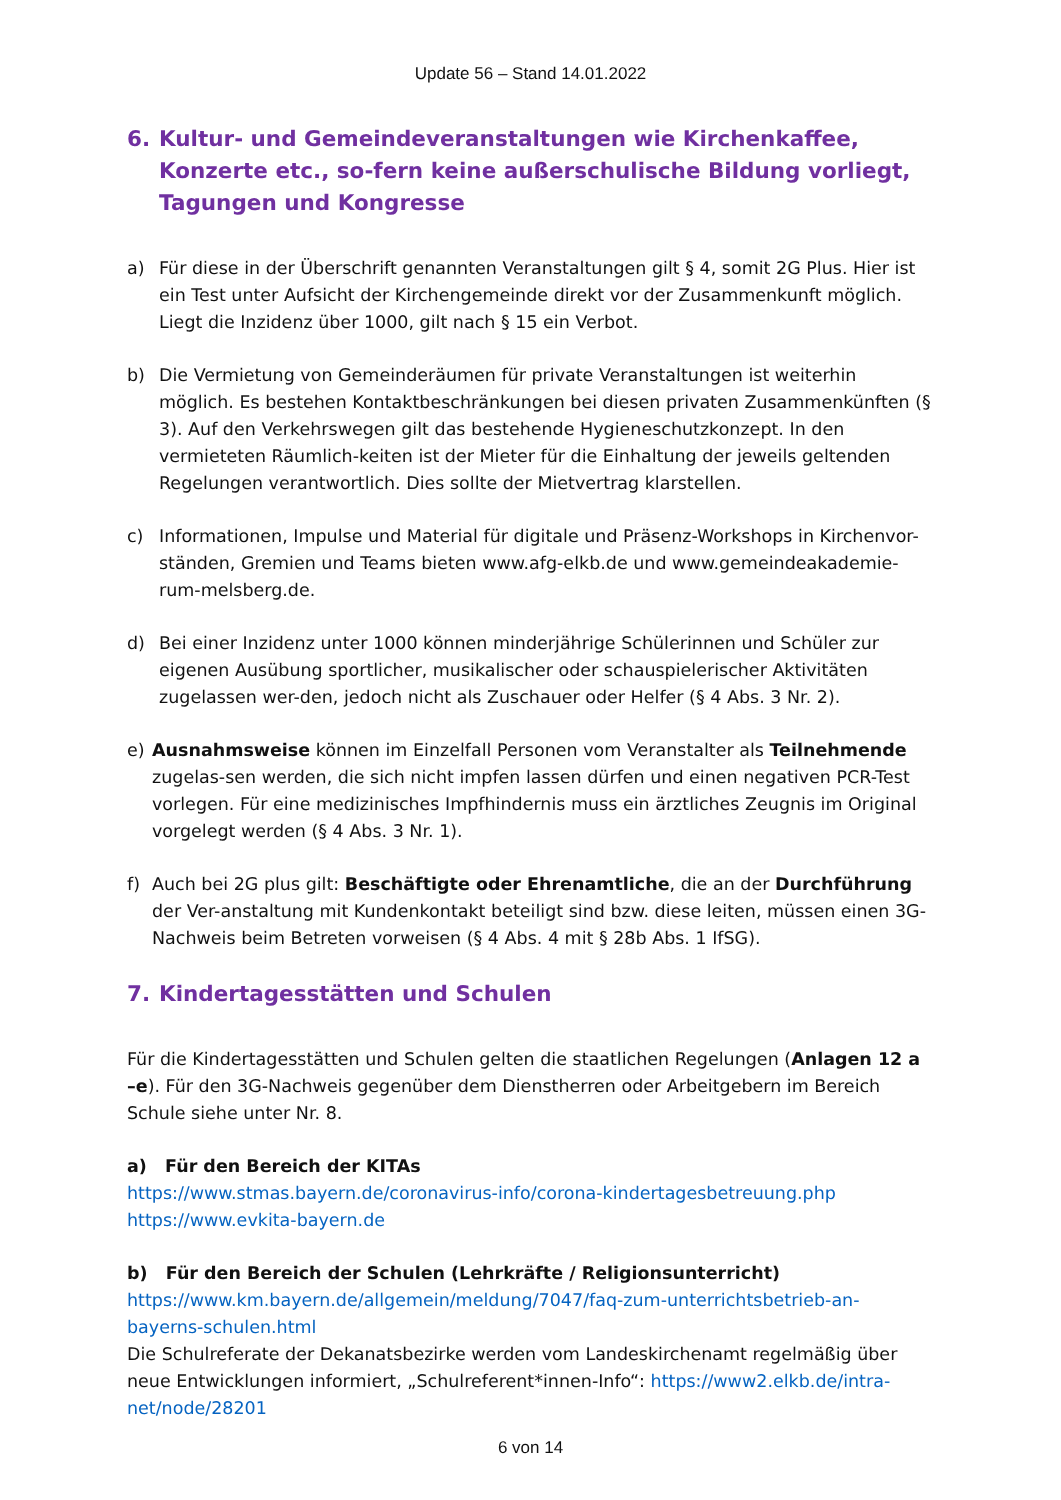Update 56 – Stand 14.01.2022
6. Kultur- und Gemeindeveranstaltungen wie Kirchenkaffee, Konzerte etc., so-fern keine außerschulische Bildung vorliegt, Tagungen und Kongresse
a) Für diese in der Überschrift genannten Veranstaltungen gilt § 4, somit 2G Plus. Hier ist ein Test unter Aufsicht der Kirchengemeinde direkt vor der Zusammenkunft möglich. Liegt die Inzidenz über 1000, gilt nach § 15 ein Verbot.
b) Die Vermietung von Gemeinderäumen für private Veranstaltungen ist weiterhin möglich. Es bestehen Kontaktbeschränkungen bei diesen privaten Zusammenkünften (§ 3). Auf den Verkehrswegen gilt das bestehende Hygieneschutzkonzept. In den vermieteten Räumlich-keiten ist der Mieter für die Einhaltung der jeweils geltenden Regelungen verantwortlich. Dies sollte der Mietvertrag klarstellen.
c) Informationen, Impulse und Material für digitale und Präsenz-Workshops in Kirchenvor-ständen, Gremien und Teams bieten www.afg-elkb.de und www.gemeindeakademie-rum-melsberg.de.
d) Bei einer Inzidenz unter 1000 können minderjährige Schülerinnen und Schüler zur eigenen Ausübung sportlicher, musikalischer oder schauspielerischer Aktivitäten zugelassen wer-den, jedoch nicht als Zuschauer oder Helfer (§ 4 Abs. 3 Nr. 2).
e) Ausnahmsweise können im Einzelfall Personen vom Veranstalter als Teilnehmende zugelas-sen werden, die sich nicht impfen lassen dürfen und einen negativen PCR-Test vorlegen. Für eine medizinisches Impfhindernis muss ein ärztliches Zeugnis im Original vorgelegt werden (§ 4 Abs. 3 Nr. 1).
f) Auch bei 2G plus gilt: Beschäftigte oder Ehrenamtliche, die an der Durchführung der Ver-anstaltung mit Kundenkontakt beteiligt sind bzw. diese leiten, müssen einen 3G-Nachweis beim Betreten vorweisen (§ 4 Abs. 4 mit § 28b Abs. 1 IfSG).
7. Kindertagesstätten und Schulen
Für die Kindertagesstätten und Schulen gelten die staatlichen Regelungen (Anlagen 12 a –e). Für den 3G-Nachweis gegenüber dem Dienstherren oder Arbeitgebern im Bereich Schule siehe unter Nr. 8.
a) Für den Bereich der KITAs
https://www.stmas.bayern.de/coronavirus-info/corona-kindertagesbetreuung.php
https://www.evkita-bayern.de
b) Für den Bereich der Schulen (Lehrkräfte / Religionsunterricht)
https://www.km.bayern.de/allgemein/meldung/7047/faq-zum-unterrichtsbetrieb-an-bayerns-schulen.html
Die Schulreferate der Dekanatsbezirke werden vom Landeskirchenamt regelmäßig über neue Entwicklungen informiert, „Schulreferent*innen-Info“: https://www2.elkb.de/intra-net/node/28201
6 von 14